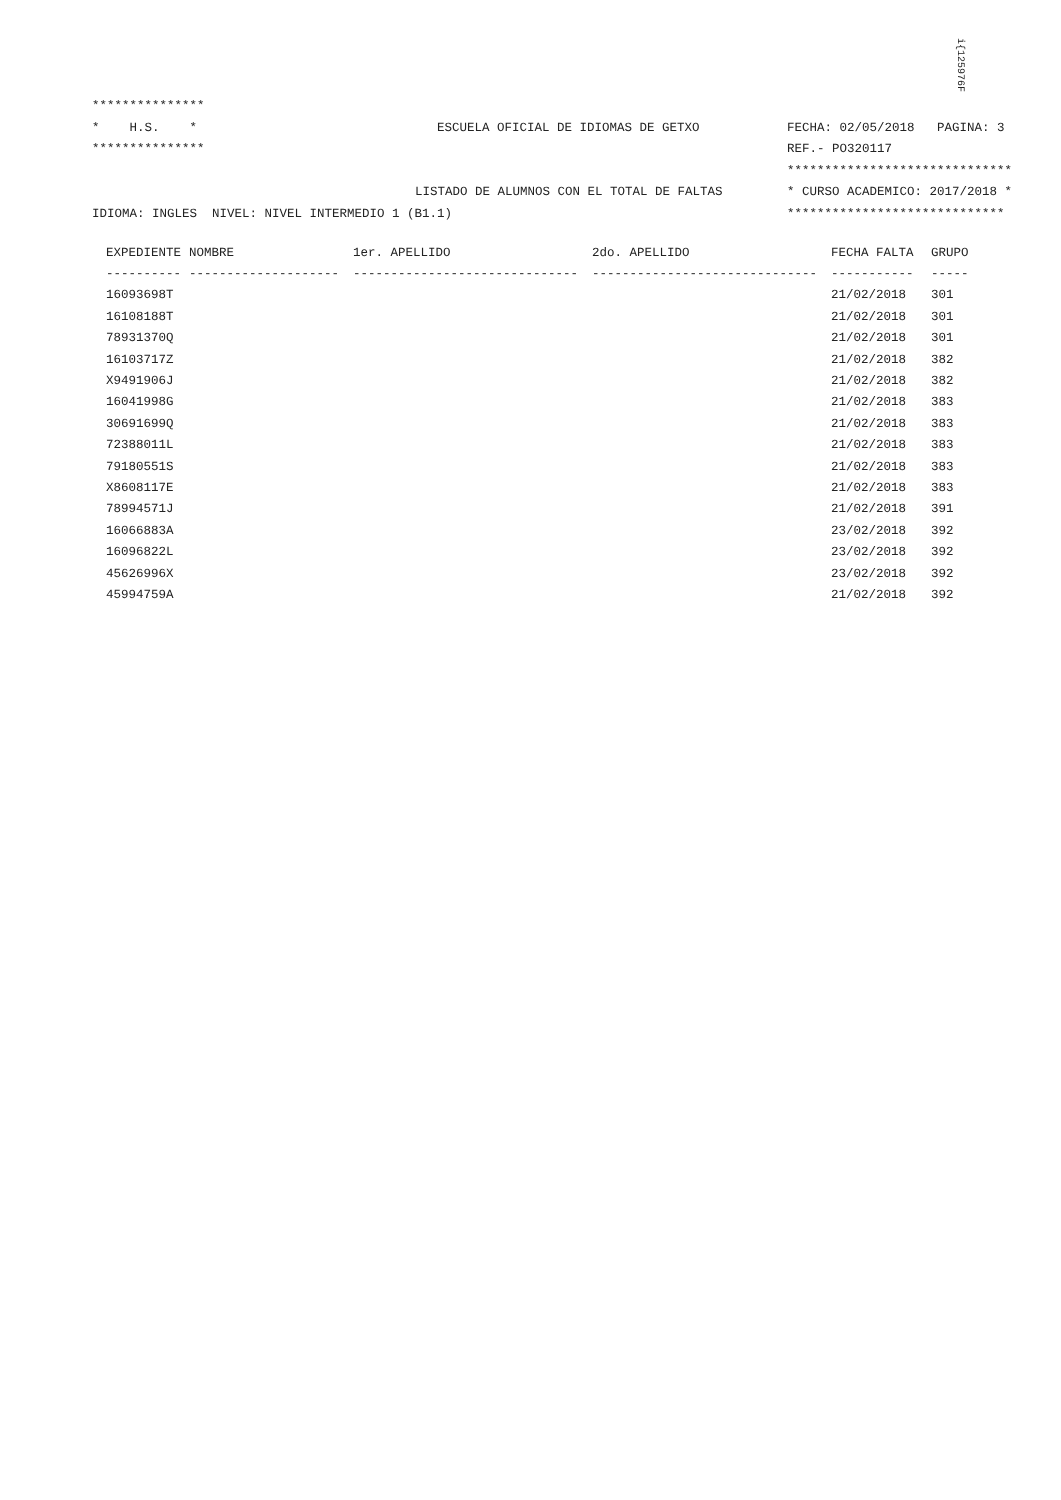i{125976F
***************
* H.S. * ESCUELA OFICIAL DE IDIOMAS DE GETXO FECHA: 02/05/2018 PAGINA: 3
*************** REF.- PO320117
******************************
LISTADO DE ALUMNOS CON EL TOTAL DE FALTAS * CURSO ACADEMICO: 2017/2018 *
IDIOMA: INGLES NIVEL: NIVEL INTERMEDIO 1 (B1.1) *****************************
| EXPEDIENTE | NOMBRE | 1er. APELLIDO | 2do. APELLIDO | FECHA FALTA | GRUPO |
| --- | --- | --- | --- | --- | --- |
| ---------- | -------------------- | ------------------------------ | ------------------------------ | ----------- | ----- |
| 16093698T | | | | 21/02/2018 | 301 |
| 16108188T | | | | 21/02/2018 | 301 |
| 78931370Q | | | | 21/02/2018 | 301 |
| 16103717Z | | | | 21/02/2018 | 382 |
| X9491906J | | | | 21/02/2018 | 382 |
| 16041998G | | | | 21/02/2018 | 383 |
| 30691699Q | | | | 21/02/2018 | 383 |
| 72388011L | | | | 21/02/2018 | 383 |
| 79180551S | | | | 21/02/2018 | 383 |
| X8608117E | | | | 21/02/2018 | 383 |
| 78994571J | | | | 21/02/2018 | 391 |
| 16066883A | | | | 23/02/2018 | 392 |
| 16096822L | | | | 23/02/2018 | 392 |
| 45626996X | | | | 23/02/2018 | 392 |
| 45994759A | | | | 21/02/2018 | 392 |